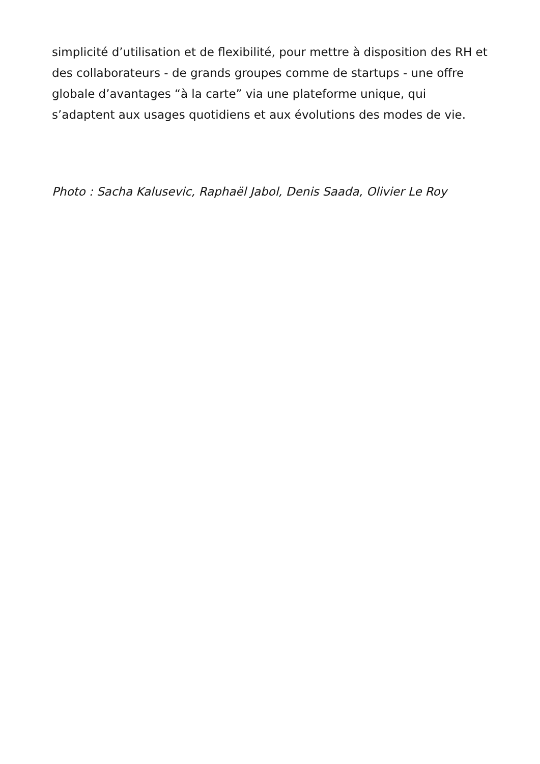simplicité d’utilisation et de flexibilité, pour mettre à disposition des RH et des collaborateurs - de grands groupes comme de startups - une offre globale d’avantages “à la carte” via une plateforme unique, qui s’adaptent aux usages quotidiens et aux évolutions des modes de vie.
Photo : Sacha Kalusevic, Raphaël Jabol, Denis Saada, Olivier Le Roy